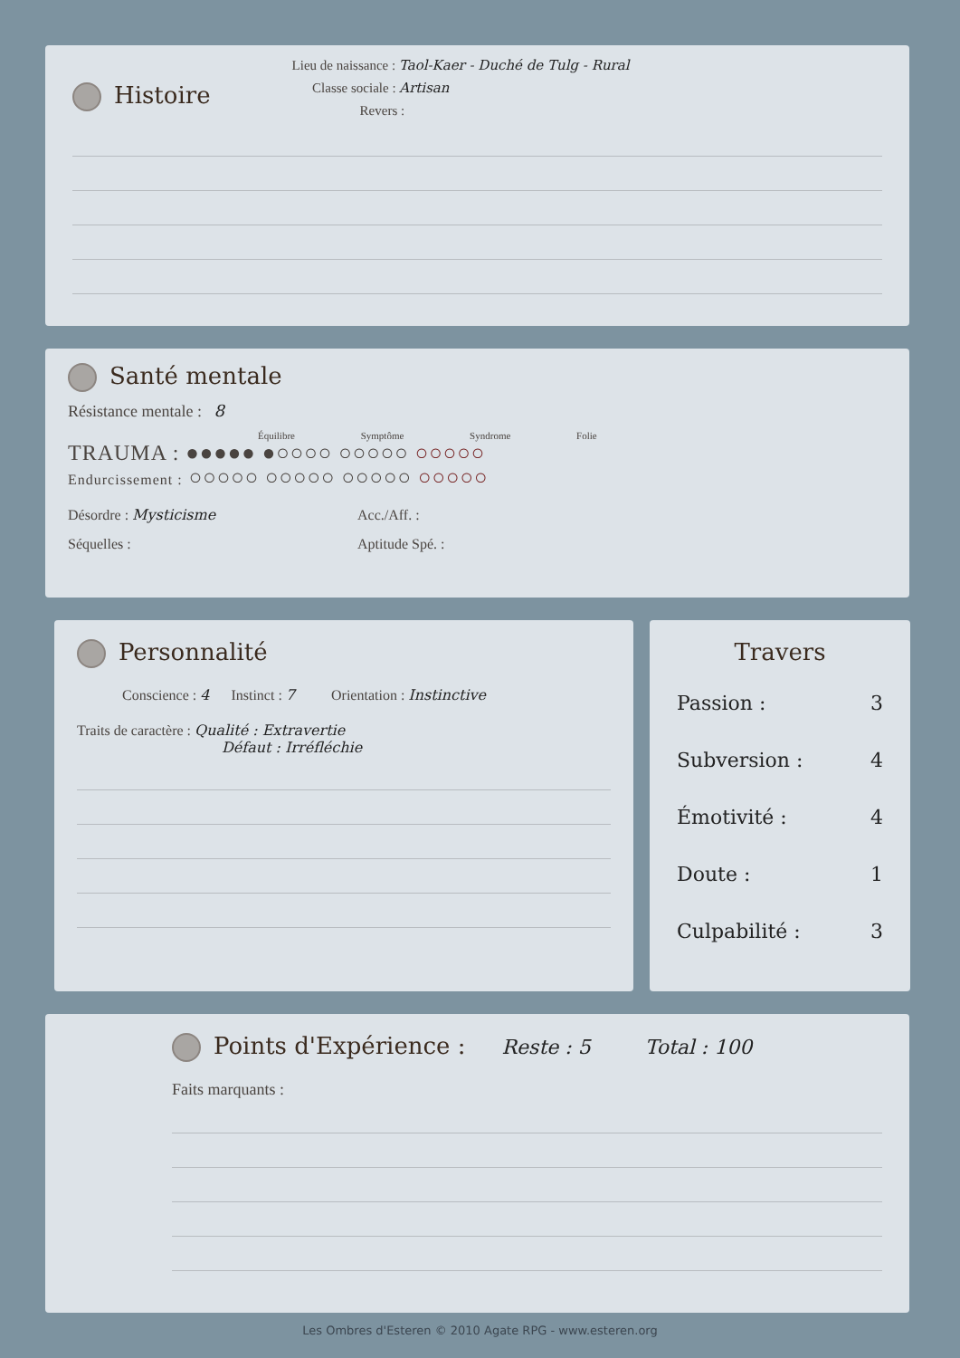Histoire
Lieu de naissance : Taol-Kaer - Duché de Tulg - Rural
Classe sociale : Artisan
Revers :
Santé mentale
Résistance mentale : 8
Équilibre Symptôme Syndrome Folie
TRAUMA : ●●●●● ●○○○○ ○○○○○ ○○○○○
Endurcissement : ○○○○○ ○○○○○ ○○○○○ ○○○○○
Désordre : Mysticisme
Acc./Aff. :
Séquelles :
Aptitude Spé. :
Personnalité
Conscience : 4 Instinct : 7 Orientation : Instinctive
Traits de caractère : Qualité : Extravertie
Défaut : Irréfléchie
Travers
Passion : 3
Subversion : 4
Émotivité : 4
Doute : 1
Culpabilité : 3
Points d'Expérience :
Reste : 5 Total : 100
Faits marquants :
Les Ombres d'Esteren © 2010 Agate RPG - www.esteren.org